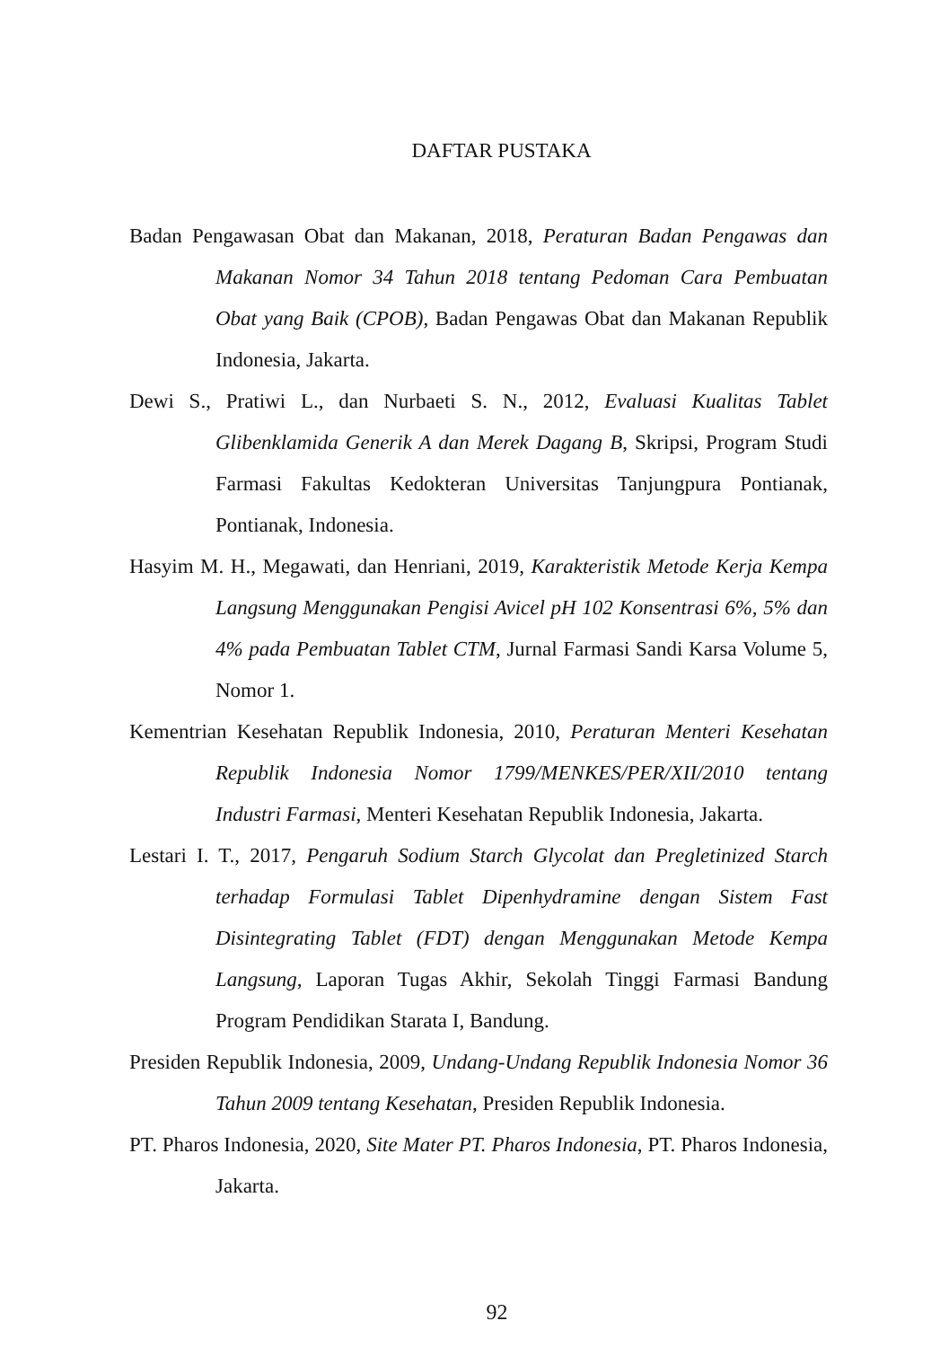DAFTAR PUSTAKA
Badan Pengawasan Obat dan Makanan, 2018, Peraturan Badan Pengawas dan Makanan Nomor 34 Tahun 2018 tentang Pedoman Cara Pembuatan Obat yang Baik (CPOB), Badan Pengawas Obat dan Makanan Republik Indonesia, Jakarta.
Dewi S., Pratiwi L., dan Nurbaeti S. N., 2012, Evaluasi Kualitas Tablet Glibenklamida Generik A dan Merek Dagang B, Skripsi, Program Studi Farmasi Fakultas Kedokteran Universitas Tanjungpura Pontianak, Pontianak, Indonesia.
Hasyim M. H., Megawati, dan Henriani, 2019, Karakteristik Metode Kerja Kempa Langsung Menggunakan Pengisi Avicel pH 102 Konsentrasi 6%, 5% dan 4% pada Pembuatan Tablet CTM, Jurnal Farmasi Sandi Karsa Volume 5, Nomor 1.
Kementrian Kesehatan Republik Indonesia, 2010, Peraturan Menteri Kesehatan Republik Indonesia Nomor 1799/MENKES/PER/XII/2010 tentang Industri Farmasi, Menteri Kesehatan Republik Indonesia, Jakarta.
Lestari I. T., 2017, Pengaruh Sodium Starch Glycolat dan Pregletinized Starch terhadap Formulasi Tablet Dipenhydramine dengan Sistem Fast Disintegrating Tablet (FDT) dengan Menggunakan Metode Kempa Langsung, Laporan Tugas Akhir, Sekolah Tinggi Farmasi Bandung Program Pendidikan Starata I, Bandung.
Presiden Republik Indonesia, 2009, Undang-Undang Republik Indonesia Nomor 36 Tahun 2009 tentang Kesehatan, Presiden Republik Indonesia.
PT. Pharos Indonesia, 2020, Site Mater PT. Pharos Indonesia, PT. Pharos Indonesia, Jakarta.
92